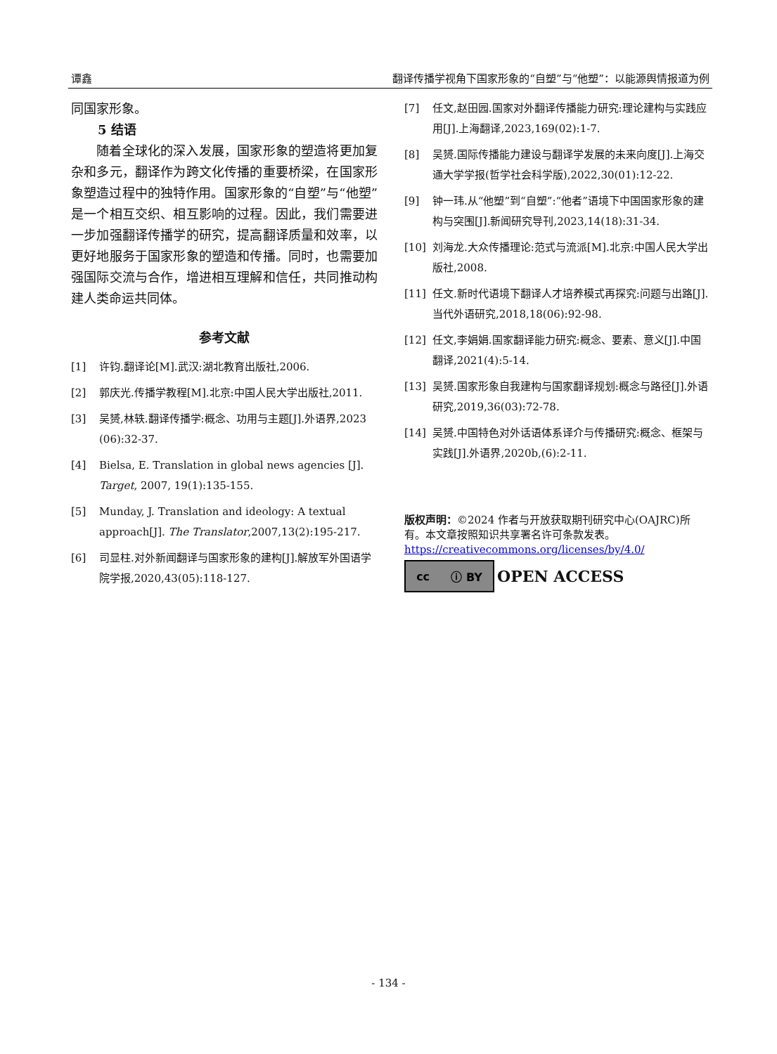谭鑫 翻译传播学视角下国家形象的“自塑”与“他塑”：以能源舆情报道为例
同国家形象。
5 结语
  随着全球化的深入发展，国家形象的塑造将更加复杂和多元，翻译作为跨文化传播的重要桥梁，在国家形象塑造过程中的独特作用。国家形象的“自塑”与“他塑”是一个相互交织、相互影响的过程。因此，我们需要进一步加强翻译传播学的研究，提高翻译质量和效率，以更好地服务于国家形象的塑造和传播。同时，也需要加强国际交流与合作，增进相互理解和信任，共同推动构建人类命运共同体。
参考文献
[1] 许钧.翻译论[M].武汉:湖北教育出版社,2006.
[2] 郭庆光.传播学教程[M].北京:中国人民大学出版社,2011.
[3] 吴赟,林轶.翻译传播学:概念、功用与主题[J].外语界,2023 (06):32-37.
[4] Bielsa, E. Translation in global news agencies [J]. Target, 2007, 19(1):135-155.
[5] Munday, J. Translation and ideology: A textual approach[J]. The Translator,2007,13(2):195-217.
[6] 司显柱.对外新闻翻译与国家形象的建构[J].解放军外国语学院学报,2020,43(05):118-127.
[7] 任文,赵田园.国家对外翻译传播能力研究:理论建构与实践应用[J].上海翻译,2023,169(02):1-7.
[8] 吴赟.国际传播能力建设与翻译学发展的未来向度[J].上海交通大学学报(哲学社会科学版),2022,30(01):12-22.
[9] 钟一玮.从“他塑”到“自塑”:“他者”语境下中国国家形象的建构与突围[J].新闻研究导刊,2023,14(18):31-34.
[10] 刘海龙.大众传播理论:范式与流派[M].北京:中国人民大学出版社,2008.
[11] 任文.新时代语境下翻译人才培养模式再探究:问题与出路[J].当代外语研究,2018,18(06):92-98.
[12] 任文,李娟娟.国家翻译能力研究:概念、要素、意义[J].中国翻译,2021(4):5-14.
[13] 吴赟.国家形象自我建构与国家翻译规划:概念与路径[J].外语研究,2019,36(03):72-78.
[14] 吴赟.中国特色对外话语体系译介与传播研究:概念、框架与实践[J].外语界,2020b,(6):2-11.
版权声明：©2024 作者与开放获取期刊研究中心(OAJRC)所有。本文章按照知识共享署名许可条款发表。
https://creativecommons.org/licenses/by/4.0/
cc ⓘ BY
OPEN ACCESS
- 134 -